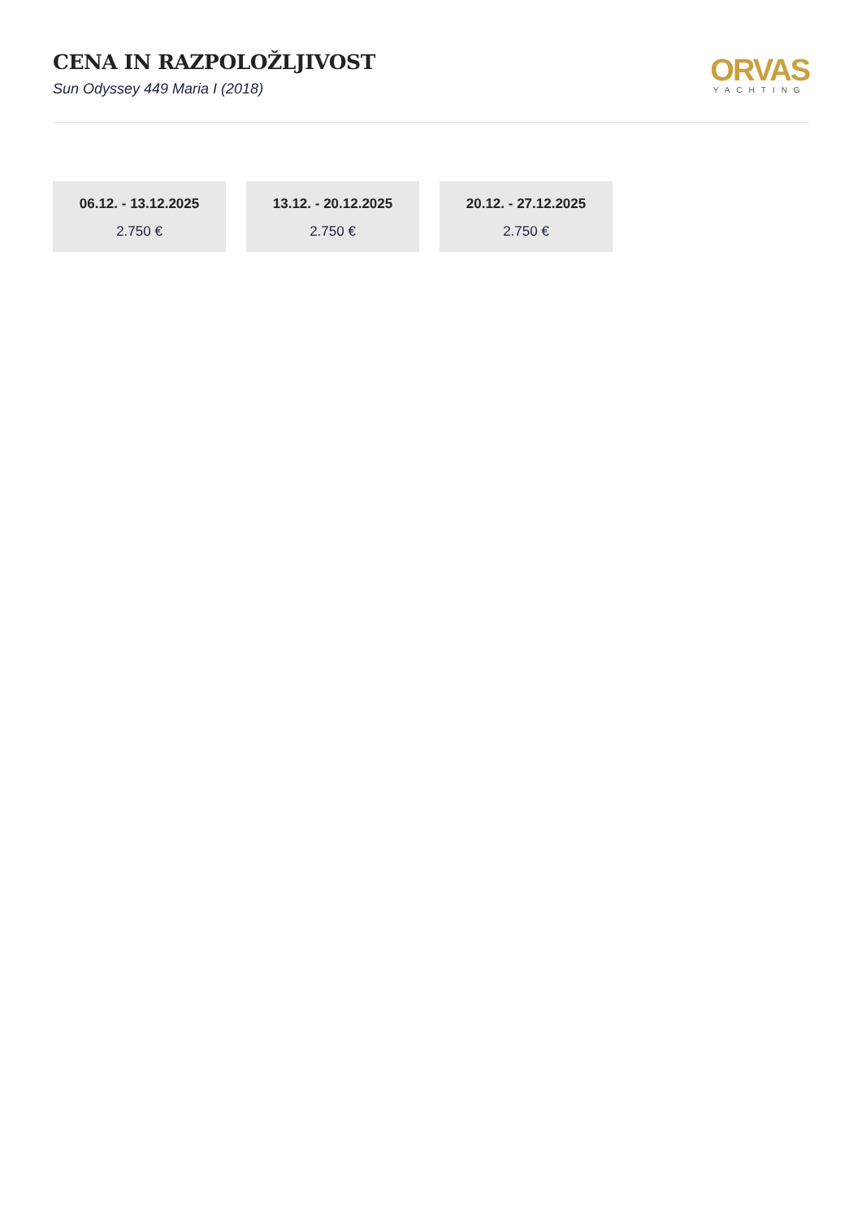CENA IN RAZPOLOŽLJIVOST
Sun Odyssey 449 Maria I (2018)
ORVAS
YACHTING
06.12. - 13.12.2025
2.750 €
13.12. - 20.12.2025
2.750 €
20.12. - 27.12.2025
2.750 €